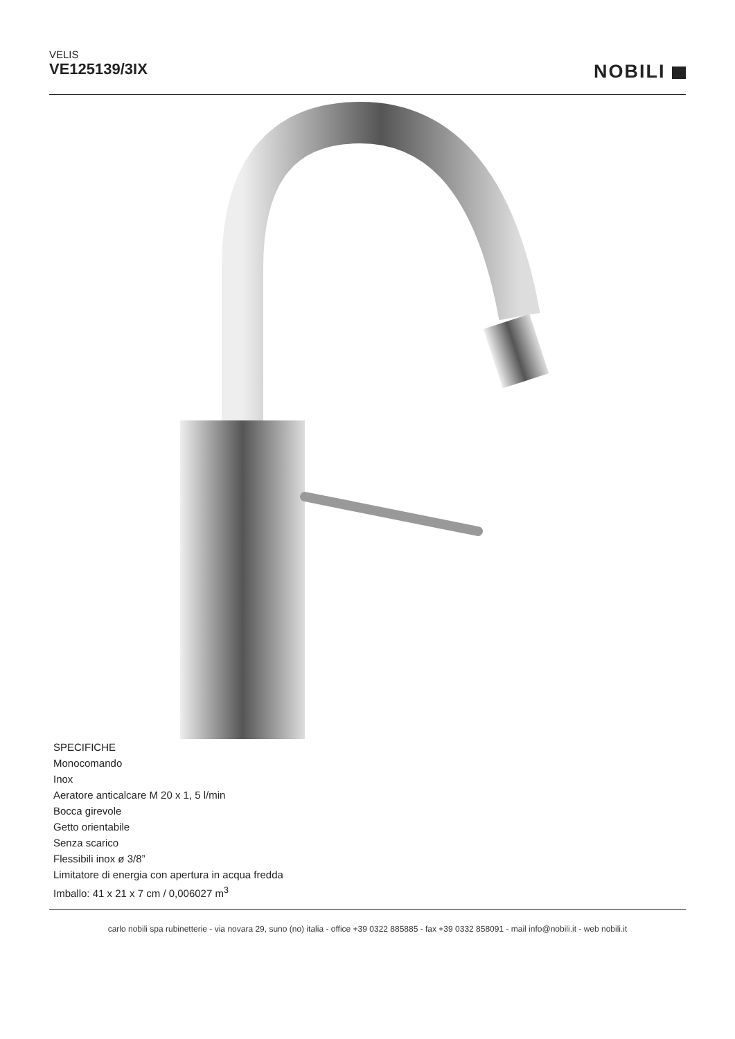VELIS
VE125139/3IX
NOBILI
SPECIFICHE
Monocomando
Inox
Aeratore anticalcare M 20 x 1, 5 l/min
Bocca girevole
Getto orientabile
Senza scarico
Flessibili inox ø 3/8”
Limitatore di energia con apertura in acqua fredda
Imballo: 41 x 21 x 7 cm / 0,006027 m<sup>3</sup>
carlo nobili spa rubinetterie - via novara 29, suno (no) italia - office +39 0322 885885 - fax +39 0332 858091 - mail info@nobili.it - web nobili.it